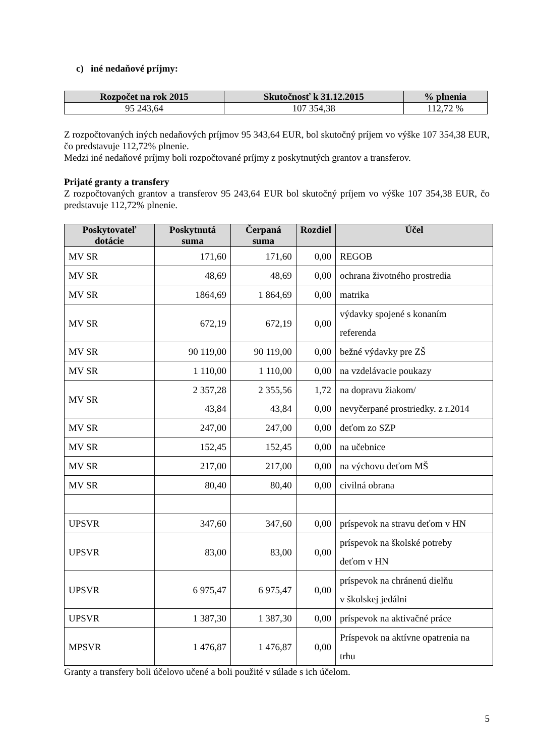c) iné nedaňové príjmy:
| Rozpočet na rok 2015 | Skutočnosť k 31.12.2015 | % plnenia |
| --- | --- | --- |
| 95 243,64 | 107 354,38 | 112,72 % |
Z rozpočtovaných iných nedaňových príjmov 95 343,64 EUR, bol skutočný príjem vo výške 107 354,38 EUR, čo predstavuje 112,72% plnenie.
Medzi iné nedaňové príjmy boli rozpočtované príjmy z poskytnutých grantov a transferov.
Prijaté granty a transfery
Z rozpočtovaných grantov a transferov 95 243,64 EUR bol skutočný príjem vo výške 107 354,38 EUR, čo predstavuje 112,72% plnenie.
| Poskytovateľ dotácie | Poskytnutá suma | Čerpaná suma | Rozdiel | Účel |
| --- | --- | --- | --- | --- |
| MV SR | 171,60 | 171,60 | 0,00 | REGOB |
| MV SR | 48,69 | 48,69 | 0,00 | ochrana životného prostredia |
| MV SR | 1864,69 | 1 864,69 | 0,00 | matrika |
| MV SR | 672,19 | 672,19 | 0,00 | výdavky spojené s konaním referenda |
| MV SR | 90 119,00 | 90 119,00 | 0,00 | bežné výdavky pre ZŠ |
| MV SR | 1 110,00 | 1 110,00 | 0,00 | na vzdelávacie poukazy |
| MV SR | 2 357,28 43,84 | 2 355,56 43,84 | 1,72 0,00 | na dopravu žiakom/ nevyčerpané prostriedky. z r.2014 |
| MV SR | 247,00 | 247,00 | 0,00 | deťom zo SZP |
| MV SR | 152,45 | 152,45 | 0,00 | na učebnice |
| MV SR | 217,00 | 217,00 | 0,00 | na výchovu deťom MŠ |
| MV SR | 80,40 | 80,40 | 0,00 | civilná obrana |
| UPSVR | 347,60 | 347,60 | 0,00 | príspevok na stravu deťom v HN |
| UPSVR | 83,00 | 83,00 | 0,00 | príspevok na školské potreby deťom v HN |
| UPSVR | 6 975,47 | 6 975,47 | 0,00 | príspevok na chránenú dielňu v školskej jedálni |
| UPSVR | 1 387,30 | 1 387,30 | 0,00 | príspevok na aktivačné práce |
| MPSVR | 1 476,87 | 1 476,87 | 0,00 | Príspevok na aktívne opatrenia na trhu |
Granty a transfery boli účelovo učené a boli použité v súlade s ich účelom.
5